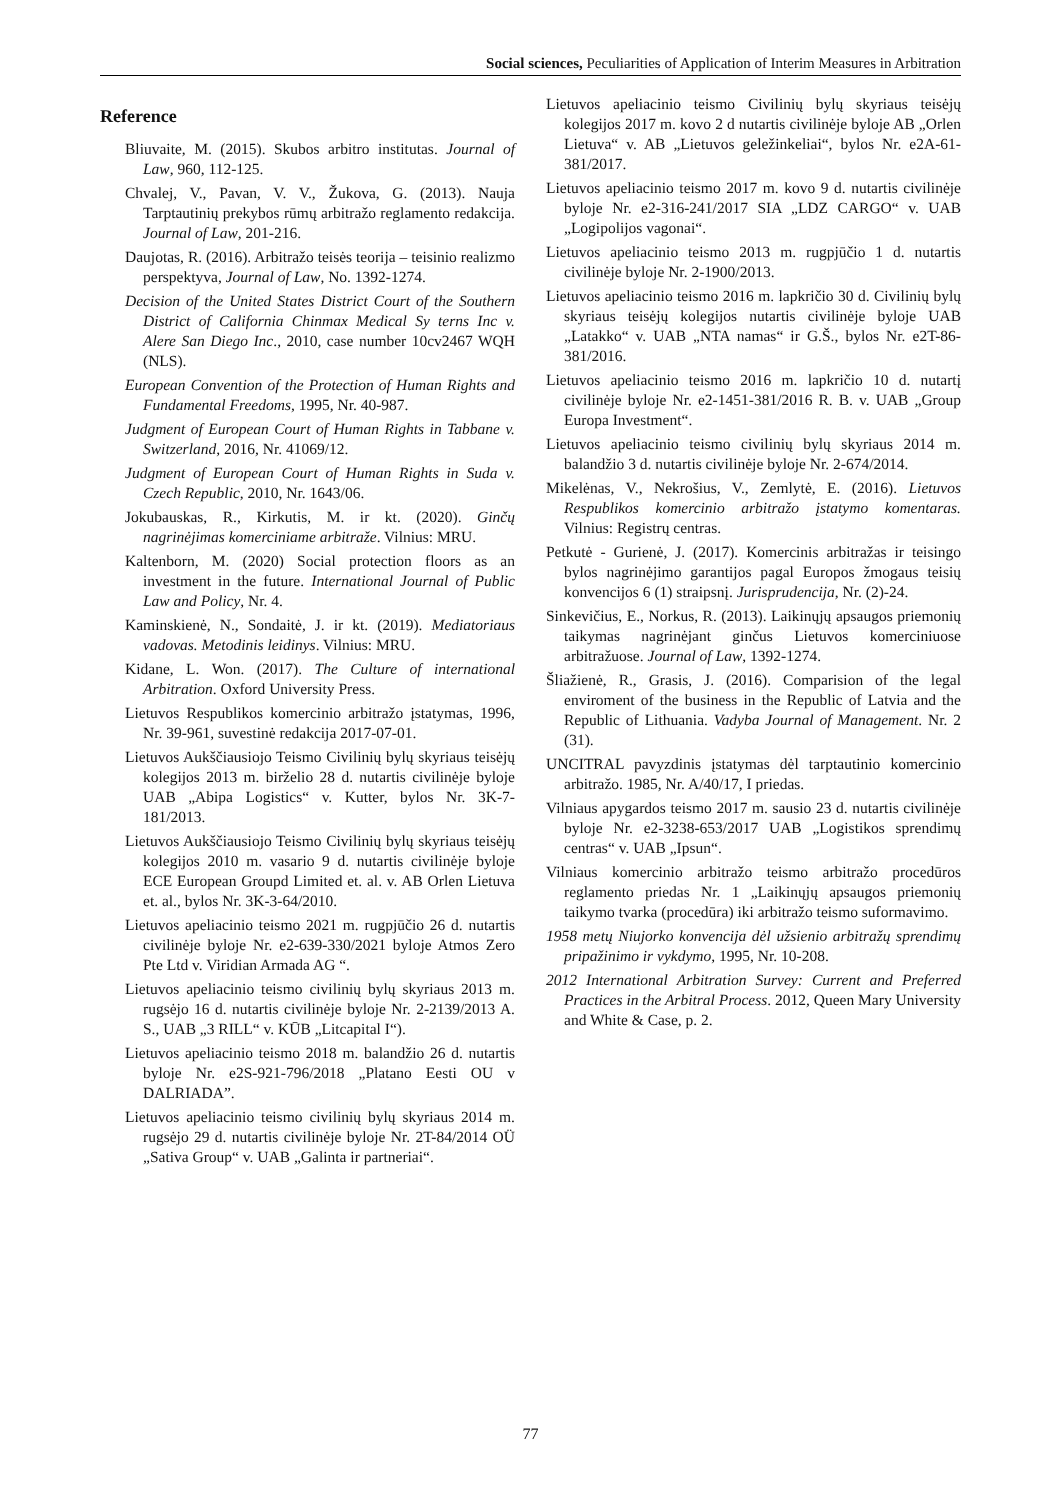Social sciences, Peculiarities of Application of Interim Measures in Arbitration
Reference
Bliuvaite, M. (2015). Skubos arbitro institutas. Journal of Law, 960, 112-125.
Chvalej, V., Pavan, V. V., Žukova, G. (2013). Nauja Tarptautinių prekybos rūmų arbitražo reglamento redakcija. Journal of Law, 201-216.
Daujotas, R. (2016). Arbitražo teisės teorija – teisinio realizmo perspektyva, Journal of Law, No. 1392-1274.
Decision of the United States District Court of the Southern District of California Chinmax Medical Sy terns Inc v. Alere San Diego Inc., 2010, case number 10cv2467 WQH (NLS).
European Convention of the Protection of Human Rights and Fundamental Freedoms, 1995, Nr. 40-987.
Judgment of European Court of Human Rights in Tabbane v. Switzerland, 2016, Nr. 41069/12.
Judgment of European Court of Human Rights in Suda v. Czech Republic, 2010, Nr. 1643/06.
Jokubauskas, R., Kirkutis, M. ir kt. (2020). Ginčų nagrinėjimas komerciniame arbitraže. Vilnius: MRU.
Kaltenborn, M. (2020) Social protection floors as an investment in the future. International Journal of Public Law and Policy, Nr. 4.
Kaminskienė, N., Sondaitė, J. ir kt. (2019). Mediatoriaus vadovas. Metodinis leidinys. Vilnius: MRU.
Kidane, L. Won. (2017). The Culture of international Arbitration. Oxford University Press.
Lietuvos Respublikos komercinio arbitražo įstatymas, 1996, Nr. 39-961, suvestinė redakcija 2017-07-01.
Lietuvos Aukščiausiojo Teismo Civilinių bylų skyriaus teisėjų kolegijos 2013 m. birželio 28 d. nutartis civilinėje byloje UAB „Abipa Logistics“ v. Kutter, bylos Nr. 3K-7-181/2013.
Lietuvos Aukščiausiojo Teismo Civilinių bylų skyriaus teisėjų kolegijos 2010 m. vasario 9 d. nutartis civilinėje byloje ECE European Groupd Limited et. al. v. AB Orlen Lietuva et. al., bylos Nr. 3K-3-64/2010.
Lietuvos apeliacinio teismo 2021 m. rugpjūčio 26 d. nutartis civilinėje byloje Nr. e2-639-330/2021 byloje Atmos Zero Pte Ltd v. Viridian Armada AG “.
Lietuvos apeliacinio teismo civilinių bylų skyriaus 2013 m. rugsėjo 16 d. nutartis civilinėje byloje Nr. 2-2139/2013 A. S., UAB „3 RILL“ v. KŪB „Litcapital I“).
Lietuvos apeliacinio teismo 2018 m. balandžio 26 d. nutartis byloje Nr. e2S-921-796/2018 „Platano Eesti OU v DALRIADA”.
Lietuvos apeliacinio teismo civilinių bylų skyriaus 2014 m. rugsėjo 29 d. nutartis civilinėje byloje Nr. 2T-84/2014 OÜ „Sativa Group“ v. UAB „Galinta ir partneriai“.
Lietuvos apeliacinio teismo Civilinių bylų skyriaus teisėjų kolegijos 2017 m. kovo 2 d nutartis civilinėje byloje AB „Orlen Lietuva“ v. AB „Lietuvos geležinkeliai“, bylos Nr. e2A-61-381/2017.
Lietuvos apeliacinio teismo 2017 m. kovo 9 d. nutartis civilinėje byloje Nr. e2-316-241/2017 SIA „LDZ CARGO“ v. UAB „Logipolijos vagonai“.
Lietuvos apeliacinio teismo 2013 m. rugpjūčio 1 d. nutartis civilinėje byloje Nr. 2-1900/2013.
Lietuvos apeliacinio teismo 2016 m. lapkričio 30 d. Civilinių bylų skyriaus teisėjų kolegijos nutartis civilinėje byloje UAB „Latakko“ v. UAB „NTA namas“ ir G.Š., bylos Nr. e2T-86-381/2016.
Lietuvos apeliacinio teismo 2016 m. lapkričio 10 d. nutartį civilinėje byloje Nr. e2-1451-381/2016 R. B. v. UAB „Group Europa Investment“.
Lietuvos apeliacinio teismo civilinių bylų skyriaus 2014 m. balandžio 3 d. nutartis civilinėje byloje Nr. 2-674/2014.
Mikelėnas, V., Nekrošius, V., Zemlytė, E. (2016). Lietuvos Respublikos komercinio arbitražo įstatymo komentaras. Vilnius: Registrų centras.
Petkutė - Gurienė, J. (2017). Komercinis arbitražas ir teisingo bylos nagrinėjimo garantijos pagal Europos žmogaus teisių konvencijos 6 (1) straipsnį. Jurisprudencija, Nr. (2)-24.
Sinkevičius, E., Norkus, R. (2013). Laikinųjų apsaugos priemonių taikymas nagrinėjant ginčus Lietuvos komerciniuose arbitražuose. Journal of Law, 1392-1274.
Šliažienė, R., Grasis, J. (2016). Comparision of the legal enviroment of the business in the Republic of Latvia and the Republic of Lithuania. Vadyba Journal of Management. Nr. 2 (31).
UNCITRAL pavyzdinis įstatymas dėl tarptautinio komercinio arbitražo. 1985, Nr. A/40/17, I priedas.
Vilniaus apygardos teismo 2017 m. sausio 23 d. nutartis civilinėje byloje Nr. e2-3238-653/2017 UAB „Logistikos sprendimų centras“ v. UAB „Ipsun“.
Vilniaus komercinio arbitražo teismo arbitražo procedūros reglamento priedas Nr. 1 „Laikinųjų apsaugos priemonių taikymo tvarka (procedūra) iki arbitražo teismo suformavimo.
1958 metų Niujorko konvencija dėl užsienio arbitražų sprendimų pripažinimo ir vykdymo, 1995, Nr. 10-208.
2012 International Arbitration Survey: Current and Preferred Practices in the Arbitral Process. 2012, Queen Mary University and White & Case, p. 2.
77